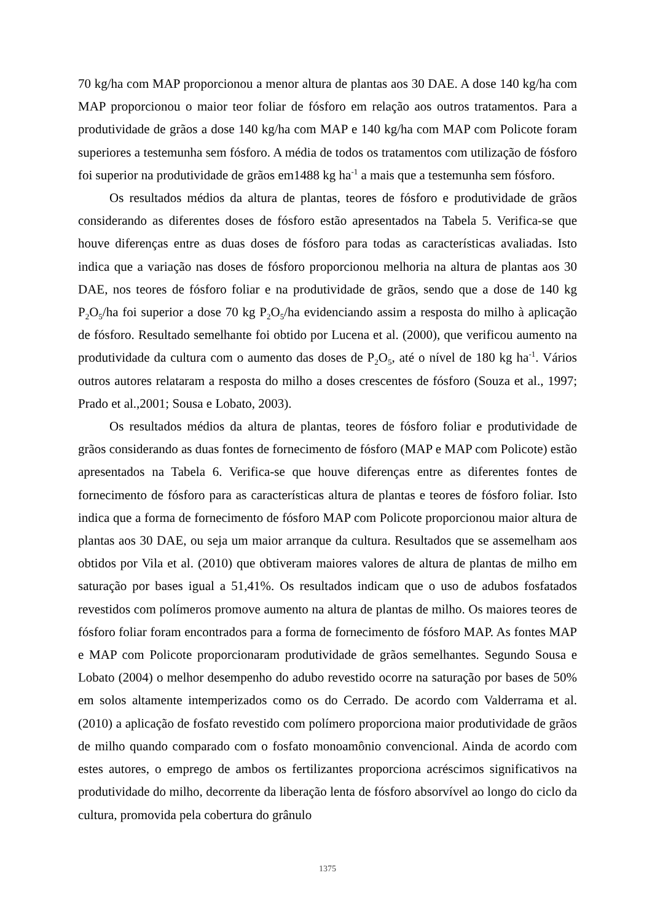70 kg/ha com MAP proporcionou a menor altura de plantas aos 30 DAE. A dose 140 kg/ha com MAP proporcionou o maior teor foliar de fósforo em relação aos outros tratamentos. Para a produtividade de grãos a dose 140 kg/ha com MAP e 140 kg/ha com MAP com Policote foram superiores a testemunha sem fósforo. A média de todos os tratamentos com utilização de fósforo foi superior na produtividade de grãos em1488 kg ha<sup>-1</sup> a mais que a testemunha sem fósforo.
Os resultados médios da altura de plantas, teores de fósforo e produtividade de grãos considerando as diferentes doses de fósforo estão apresentados na Tabela 5. Verifica-se que houve diferenças entre as duas doses de fósforo para todas as características avaliadas. Isto indica que a variação nas doses de fósforo proporcionou melhoria na altura de plantas aos 30 DAE, nos teores de fósforo foliar e na produtividade de grãos, sendo que a dose de 140 kg P<sub>2</sub>O<sub>5</sub>/ha foi superior a dose 70 kg P<sub>2</sub>O<sub>5</sub>/ha evidenciando assim a resposta do milho à aplicação de fósforo. Resultado semelhante foi obtido por Lucena et al. (2000), que verificou aumento na produtividade da cultura com o aumento das doses de P<sub>2</sub>O<sub>5</sub>, até o nível de 180 kg ha<sup>-1</sup>. Vários outros autores relataram a resposta do milho a doses crescentes de fósforo (Souza et al., 1997; Prado et al.,2001; Sousa e Lobato, 2003).
Os resultados médios da altura de plantas, teores de fósforo foliar e produtividade de grãos considerando as duas fontes de fornecimento de fósforo (MAP e MAP com Policote) estão apresentados na Tabela 6. Verifica-se que houve diferenças entre as diferentes fontes de fornecimento de fósforo para as características altura de plantas e teores de fósforo foliar. Isto indica que a forma de fornecimento de fósforo MAP com Policote proporcionou maior altura de plantas aos 30 DAE, ou seja um maior arranque da cultura. Resultados que se assemelham aos obtidos por Vila et al. (2010) que obtiveram maiores valores de altura de plantas de milho em saturação por bases igual a 51,41%. Os resultados indicam que o uso de adubos fosfatados revestidos com polímeros promove aumento na altura de plantas de milho. Os maiores teores de fósforo foliar foram encontrados para a forma de fornecimento de fósforo MAP. As fontes MAP e MAP com Policote proporcionaram produtividade de grãos semelhantes. Segundo Sousa e Lobato (2004) o melhor desempenho do adubo revestido ocorre na saturação por bases de 50% em solos altamente intemperizados como os do Cerrado. De acordo com Valderrama et al. (2010) a aplicação de fosfato revestido com polímero proporciona maior produtividade de grãos de milho quando comparado com o fosfato monoamônio convencional. Ainda de acordo com estes autores, o emprego de ambos os fertilizantes proporciona acréscimos significativos na produtividade do milho, decorrente da liberação lenta de fósforo absorvível ao longo do ciclo da cultura, promovida pela cobertura do grânulo
1375